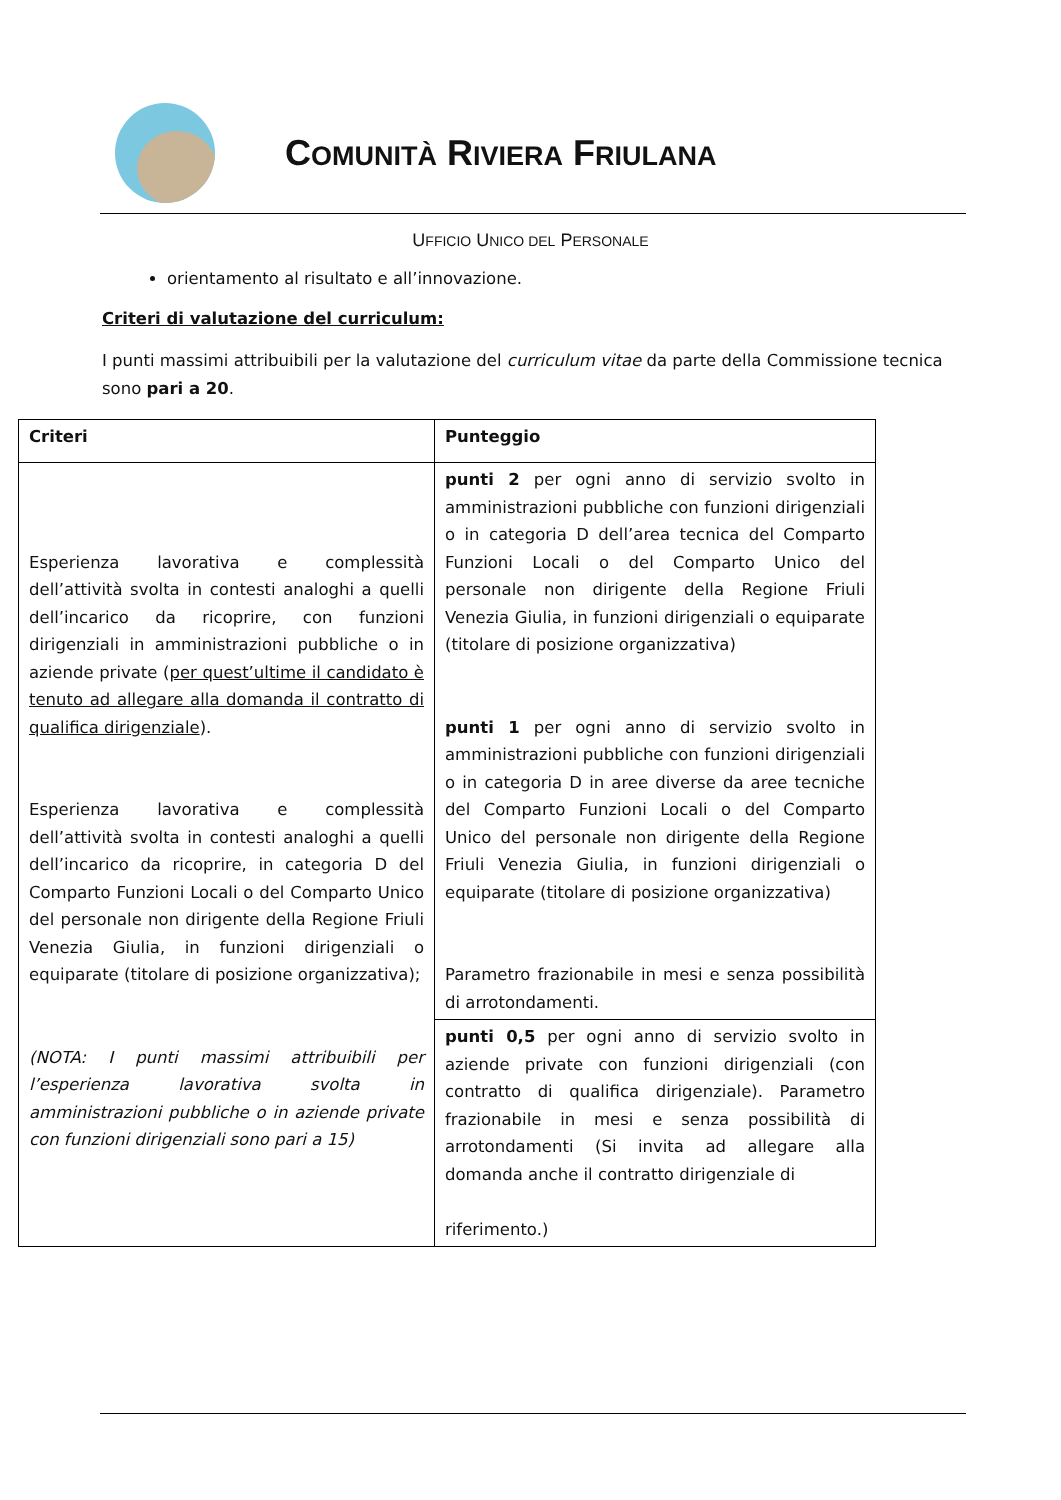COMUNITÀ RIVIERA FRIULANA
UFFICIO UNICO DEL PERSONALE
orientamento al risultato e all’innovazione.
Criteri di valutazione del curriculum:
I punti massimi attribuibili per la valutazione del curriculum vitae da parte della Commissione tecnica sono pari a 20.
| Criteri | Punteggio |
| --- | --- |
| Esperienza lavorativa e complessità dell’attività svolta in contesti analoghi a quelli dell’incarico da ricoprire, con funzioni dirigenziali in amministrazioni pubbliche o in aziende private ( per quest’ultime il candidato è tenuto ad allegare alla domanda il contratto di qualifica dirigenziale ). Esperienza lavorativa e complessità dell’attività svolta in contesti analoghi a quelli dell’incarico da ricoprire, in categoria D del Comparto Funzioni Locali o del Comparto Unico del personale non dirigente della Regione Friuli Venezia Giulia, in funzioni dirigenziali o equiparate (titolare di posizione organizzativa); (NOTA: I punti massimi attribuibili per l’esperienza lavorativa svolta in amministrazioni pubbliche o in aziende private con funzioni dirigenziali sono pari a 15) | punti 2 per ogni anno di servizio svolto in amministrazioni pubbliche con funzioni dirigenziali o in categoria D dell’area tecnica del Comparto Funzioni Locali o del Comparto Unico del personale non dirigente della Regione Friuli Venezia Giulia, in funzioni dirigenziali o equiparate (titolare di posizione organizzativa) punti 1 per ogni anno di servizio svolto in amministrazioni pubbliche con funzioni dirigenziali o in categoria D in aree diverse da aree tecniche del Comparto Funzioni Locali o del Comparto Unico del personale non dirigente della Regione Friuli Venezia Giulia, in funzioni dirigenziali o equiparate (titolare di posizione organizzativa) Parametro frazionabile in mesi e senza possibilità di arrotondamenti. |
| | punti 0,5 per ogni anno di servizio svolto in aziende private con funzioni dirigenziali (con contratto di qualifica dirigenziale). Parametro frazionabile in mesi e senza possibilità di arrotondamenti (Si invita ad allegare alla domanda anche il contratto dirigenziale di riferimento.) |